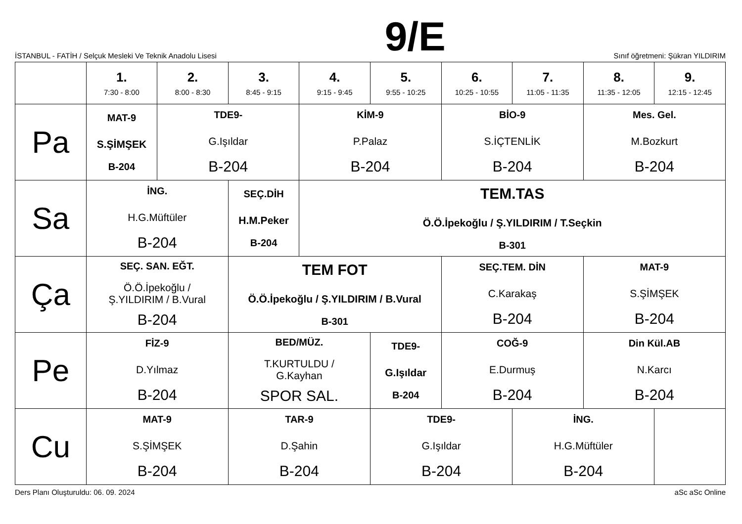İSTANBUL - FATİH / Selçuk Mesleki Ve Teknik Anadolu Lisesi
9/E
Sınıf öğretmeni: Şükran YILDIRIM
| | 1. 7:30 - 8:00 | 2. 8:00 - 8:30 | 3. 8:45 - 9:15 | 4. 9:15 - 9:45 | 5. 9:55 - 10:25 | 6. 10:25 - 10:55 | 7. 11:05 - 11:35 | 8. 11:35 - 12:05 | 9. 12:15 - 12:45 |
| --- | --- | --- | --- | --- | --- | --- | --- | --- | --- |
| Pa | MAT-9 S.ŞİMŞEK B-204 | TDE9- G.Işıldar B-204 | | KİM-9 P.Palaz B-204 | | BİO-9 S.İÇTENLİK B-204 | | Mes. Gel. M.Bozkurt B-204 | |
| Sa | İNG. H.G.Müftüler B-204 | | SEÇ.DİH H.M.Peker B-204 | TEM.TAS Ö.Ö.İpekoğlu / Ş.YILDIRIM / T.Seçkin B-301 | | | | | |
| Ça | SEÇ. SAN. EĞT. Ö.Ö.İpekoğlu / Ş.YILDIRIM / B.Vural B-204 | | TEM FOT Ö.Ö.İpekoğlu / Ş.YILDIRIM / B.Vural B-301 | | | SEÇ.TEM. DİN C.Karakaş B-204 | | MAT-9 S.ŞİMŞEK B-204 | |
| Pe | FİZ-9 D.Yılmaz B-204 | | BED/MÜZ. T.KURTULDU / G.Kayhan SPOR SAL. | | TDE9- G.Işıldar B-204 | COĞ-9 E.Durmuş B-204 | | Din Kül.AB N.Karcı B-204 | |
| Cu | MAT-9 S.ŞİMŞEK B-204 | | TAR-9 D.Şahin B-204 | | TDE9- G.Işıldar B-204 | | İNG. H.G.Müftüler B-204 | | |
Ders Planı Oluşturuldu: 06. 09. 2024 aSc aSc Online